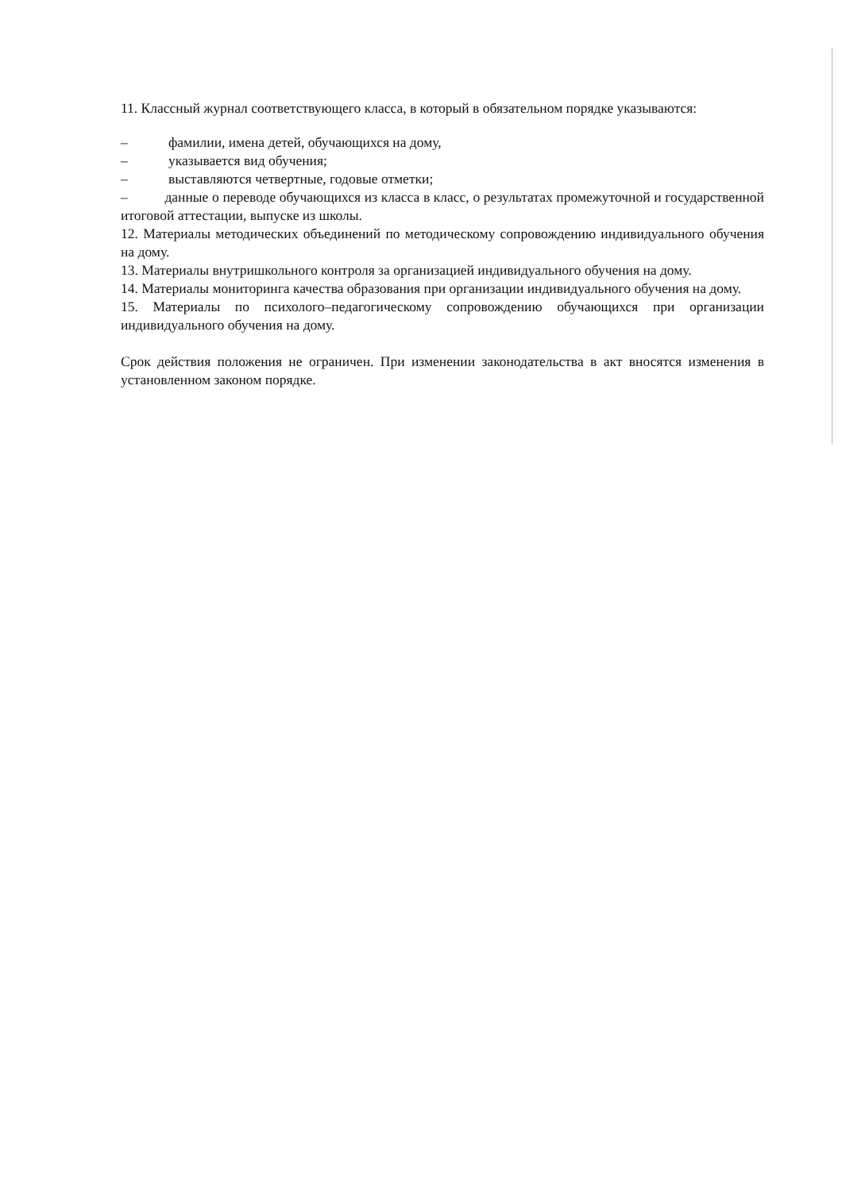11. Классный журнал соответствующего класса, в который в обязательном порядке указываются:
– фамилии, имена детей, обучающихся на дому,
– указывается вид обучения;
– выставляются четвертные, годовые отметки;
– данные о переводе обучающихся из класса в класс, о результатах промежуточной и государственной итоговой аттестации, выпуске из школы.
12. Материалы методических объединений по методическому сопровождению индивидуального обучения на дому.
13. Материалы внутришкольного контроля за организацией индивидуального обучения на дому.
14. Материалы мониторинга качества образования при организации индивидуального обучения на дому.
15. Материалы по психолого–педагогическому сопровождению обучающихся при организации индивидуального обучения на дому.
Срок действия положения не ограничен. При изменении законодательства в акт вносятся изменения в установленном законом порядке.